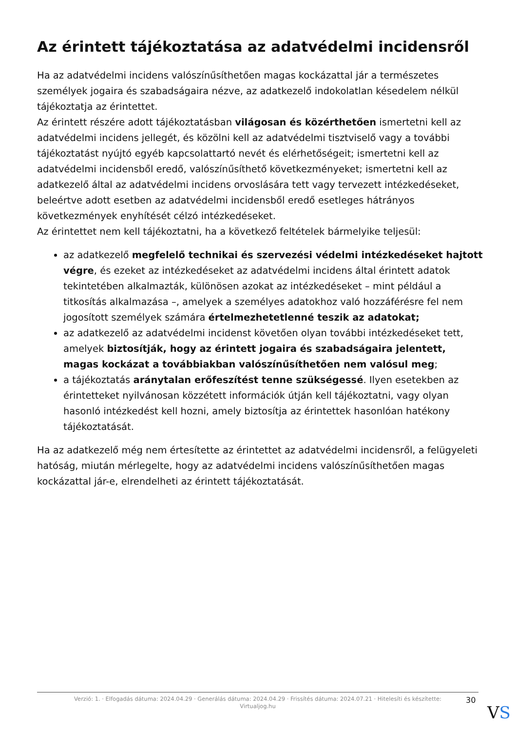Az érintett tájékoztatása az adatvédelmi incidensről
Ha az adatvédelmi incidens valószínűsíthetően magas kockázattal jár a természetes személyek jogaira és szabadságaira nézve, az adatkezelő indokolatlan késedelem nélkül tájékoztatja az érintettet.
Az érintett részére adott tájékoztatásban világosan és közérthetően ismertetni kell az adatvédelmi incidens jellegét, és közölni kell az adatvédelmi tisztviselő vagy a további tájékoztatást nyújtó egyéb kapcsolattartó nevét és elérhetőségeit; ismertetni kell az adatvédelmi incidensből eredő, valószínűsíthető következményeket; ismertetni kell az adatkezelő által az adatvédelmi incidens orvoslására tett vagy tervezett intézkedéseket, beleértve adott esetben az adatvédelmi incidensből eredő esetleges hátrányos következmények enyhítését célzó intézkedéseket.
Az érintettet nem kell tájékoztatni, ha a következő feltételek bármelyike teljesül:
az adatkezelő megfelelő technikai és szervezési védelmi intézkedéseket hajtott végre, és ezeket az intézkedéseket az adatvédelmi incidens által érintett adatok tekintetében alkalmazták, különösen azokat az intézkedéseket – mint például a titkosítás alkalmazása –, amelyek a személyes adatokhoz való hozzáférésre fel nem jogosított személyek számára értelmezhetetlenné teszik az adatokat;
az adatkezelő az adatvédelmi incidenst követően olyan további intézkedéseket tett, amelyek biztosítják, hogy az érintett jogaira és szabadságaira jelentett, magas kockázat a továbbiakban valószínűsíthetően nem valósul meg;
a tájékoztatás aránytalan erőfeszítést tenne szükségessé. Ilyen esetekben az érintetteket nyilvánosan közzétett információk útján kell tájékoztatni, vagy olyan hasonló intézkedést kell hozni, amely biztosítja az érintettek hasonlóan hatékony tájékoztatását.
Ha az adatkezelő még nem értesítette az érintettet az adatvédelmi incidensről, a felügyeleti hatóság, miután mérlegelte, hogy az adatvédelmi incidens valószínűsíthetően magas kockázattal jár-e, elrendelheti az érintett tájékoztatását.
Verzió: 1. · Elfogadás dátuma: 2024.04.29 · Generálás dátuma: 2024.04.29 · Frissítés dátuma: 2024.07.21 · Hitelesíti és készítette: Virtualjog.hu
30
VS